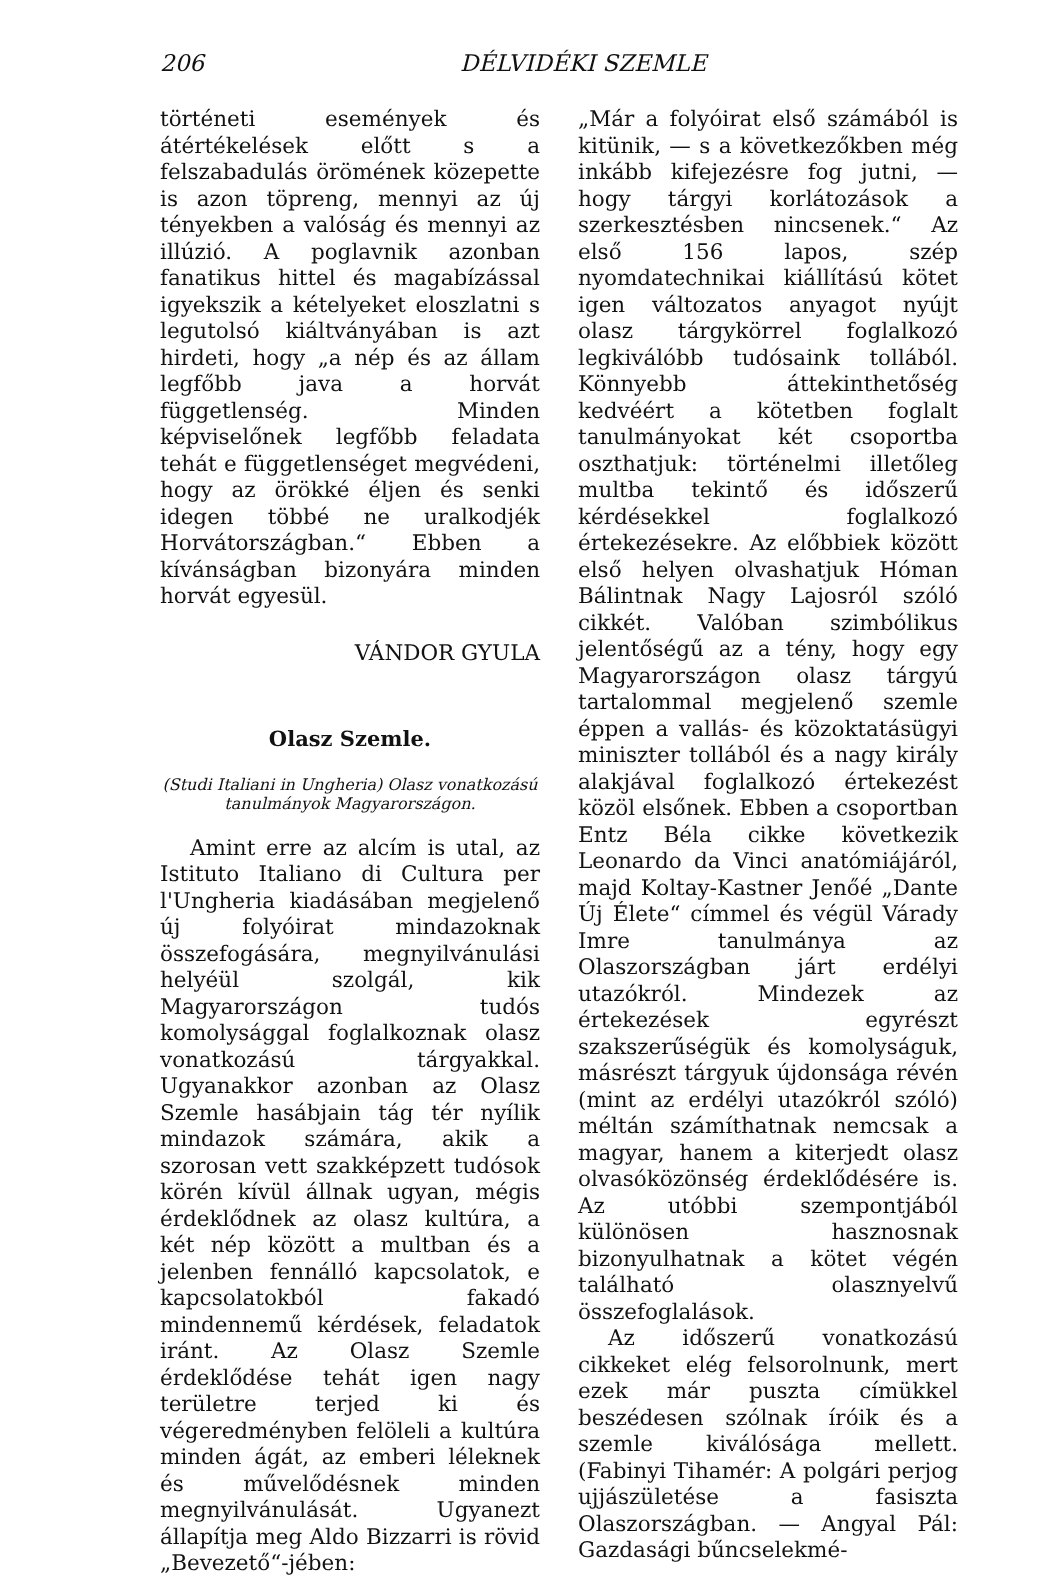206 DÉLVIDÉKI SZEMLE
történeti események és átértékelések előtt s a felszabadulás örömének közepette is azon töpreng, mennyi az új tényekben a valóság és mennyi az illúzió. A poglavnik azonban fanatikus hittel és magabízással igyekszik a kételyeket eloszlatni s legutolsó kiáltványában is azt hirdeti, hogy „a nép és az állam legfőbb java a horvát függetlenség. Minden képviselőnek legfőbb feladata tehát e függetlenséget megvédeni, hogy az örökké éljen és senki idegen többé ne uralkodjék Horvátországban.“ Ebben a kívánságban bizonyára minden horvát egyesül.
VÁNDOR GYULA
Olasz Szemle.
(Studi Italiani in Ungheria) Olasz vonatkozású tanulmányok Magyarországon.
Amint erre az alcím is utal, az Istituto Italiano di Cultura per l'Ungheria kiadásában megjelenő új folyóirat mindazoknak összefogására, megnyilvánulási helyéül szolgál, kik Magyarországon tudós komolysággal foglalkoznak olasz vonatkozású tárgyakkal. Ugyanakkor azonban az Olasz Szemle hasábjain tág tér nyílik mindazok számára, akik a szorosan vett szakképzett tudósok körén kívül állnak ugyan, mégis érdeklődnek az olasz kultúra, a két nép között a multban és a jelenben fennálló kapcsolatok, e kapcsolatokból fakadó mindennemű kérdések, feladatok iránt. Az Olasz Szemle érdeklődése tehát igen nagy területre terjed ki és végeredményben felöleli a kultúra minden ágát, az emberi léleknek és művelődésnek minden megnyilvánulását. Ugyanezt állapítja meg Aldo Bizzarri is rövid „Bevezető“-jében:
„Már a folyóirat első számából is kitünik, — s a következőkben még inkább kifejezésre fog jutni, — hogy tárgyi korlátozások a szerkesztésben nincsenek.“ Az első 156 lapos, szép nyomdatechnikai kiállítású kötet igen változatos anyagot nyújt olasz tárgykörrel foglalkozó legkiválóbb tudósaink tollából. Könnyebb áttekinthetőség kedvéért a kötetben foglalt tanulmányokat két csoportba oszthatjuk: történelmi illetőleg multba tekintő és időszerű kérdésekkel foglalkozó értekezésekre. Az előbbiek között első helyen olvashatjuk Hóman Bálintnak Nagy Lajosról szóló cikkét. Valóban szimbólikus jelentőségű az a tény, hogy egy Magyarországon olasz tárgyú tartalommal megjelenő szemle éppen a vallás- és közoktatásügyi miniszter tollából és a nagy király alakjával foglalkozó értekezést közöl elsőnek. Ebben a csoportban Entz Béla cikke következik Leonardo da Vinci anatómiájáról, majd Koltay-Kastner Jenőé „Dante Új Élete“ címmel és végül Várady Imre tanulmánya az Olaszországban járt erdélyi utazókról. Mindezek az értekezések egyrészt szakszerűségük és komolyságuk, másrészt tárgyuk újdonsága révén (mint az erdélyi utazókról szóló) méltán számíthatnak nemcsak a magyar, hanem a kiterjedt olasz olvasóközönség érdeklődésére is. Az utóbbi szempontjából különösen hasznosnak bizonyulhatnak a kötet végén található olasznyelvű összefoglalások.
Az időszerű vonatkozású cikkeket elég felsorolnunk, mert ezek már puszta címükkel beszédesen szólnak íróik és a szemle kiválósága mellett. (Fabinyi Tihamér: A polgári perjog ujjászületése a fasiszta Olaszországban. — Angyal Pál: Gazdasági bűncselekmé-